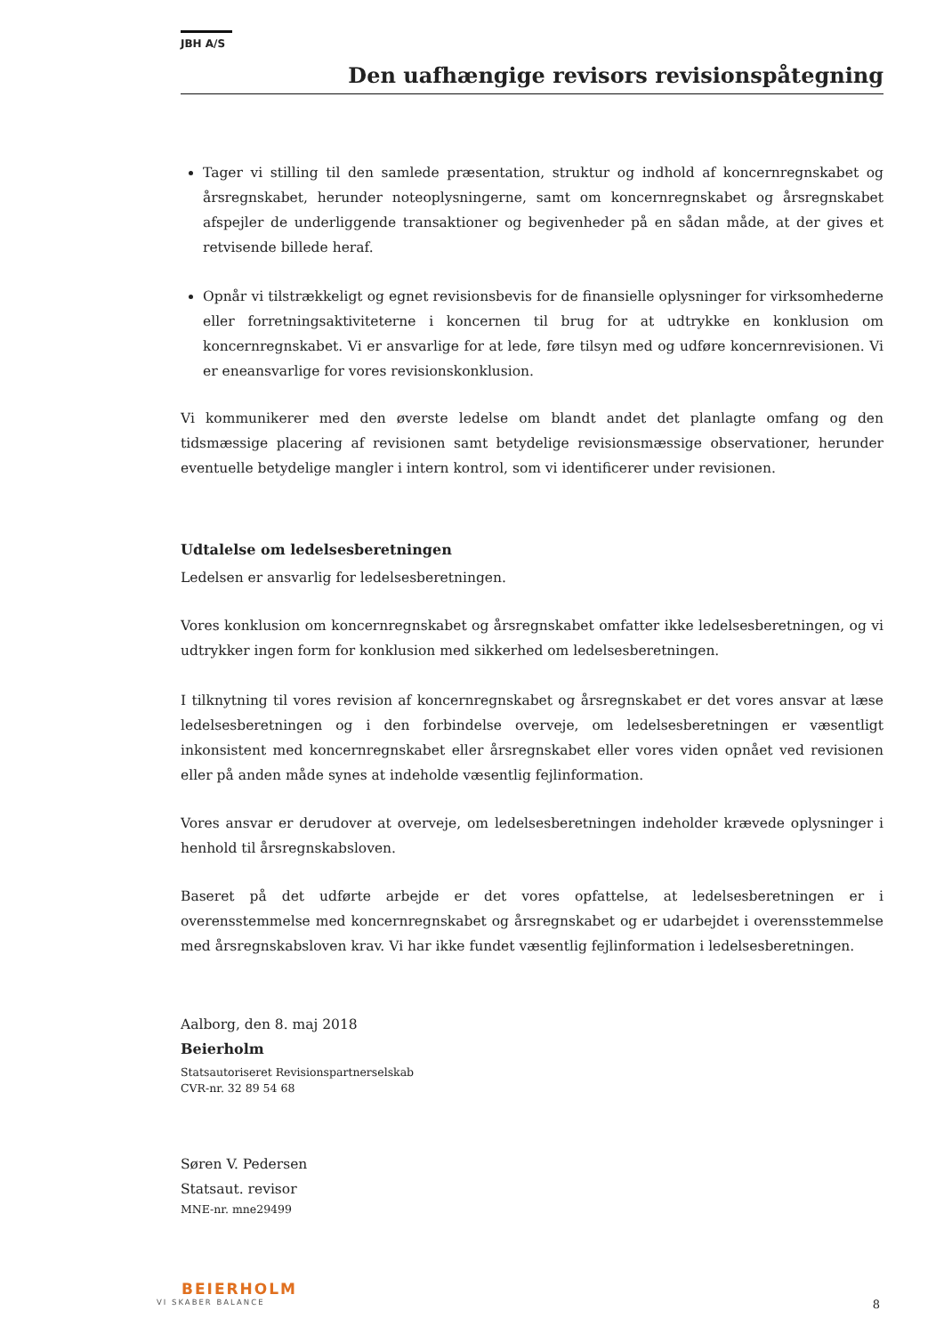JBH A/S
Den uafhængige revisors revisionspåtegning
Tager vi stilling til den samlede præsentation, struktur og indhold af koncernregnskabet og årsregnskabet, herunder noteoplysningerne, samt om koncernregnskabet og årsregnskabet afspejler de underliggende transaktioner og begivenheder på en sådan måde, at der gives et retvisende billede heraf.
Opnår vi tilstrækkeligt og egnet revisionsbevis for de finansielle oplysninger for virksomhederne eller forretningsaktiviteterne i koncernen til brug for at udtrykke en konklusion om koncernregnskabet. Vi er ansvarlige for at lede, føre tilsyn med og udføre koncernrevisionen. Vi er eneansvarlige for vores revisionskonklusion.
Vi kommunikerer med den øverste ledelse om blandt andet det planlagte omfang og den tidsmæssige placering af revisionen samt betydelige revisionsmæssige observationer, herunder eventuelle betydelige mangler i intern kontrol, som vi identificerer under revisionen.
Udtalelse om ledelsesberetningen
Ledelsen er ansvarlig for ledelsesberetningen.
Vores konklusion om koncernregnskabet og årsregnskabet omfatter ikke ledelsesberetningen, og vi udtrykker ingen form for konklusion med sikkerhed om ledelsesberetningen.
I tilknytning til vores revision af koncernregnskabet og årsregnskabet er det vores ansvar at læse ledelsesberetningen og i den forbindelse overveje, om ledelsesberetningen er væsentligt inkonsistent med koncernregnskabet eller årsregnskabet eller vores viden opnået ved revisionen eller på anden måde synes at indeholde væsentlig fejlinformation.
Vores ansvar er derudover at overveje, om ledelsesberetningen indeholder krævede oplysninger i henhold til årsregnskabsloven.
Baseret på det udførte arbejde er det vores opfattelse, at ledelsesberetningen er i overensstemmelse med koncernregnskabet og årsregnskabet og er udarbejdet i overensstemmelse med årsregnskabsloven krav. Vi har ikke fundet væsentlig fejlinformation i ledelsesberetningen.
Aalborg, den 8. maj 2018
Beierholm
Statsautoriseret Revisionspartnerselskab
CVR-nr. 32 89 54 68
Søren V. Pedersen
Statsaut. revisor
MNE-nr. mne29499
BEIERHOLM
VI SKABER BALANCE
8